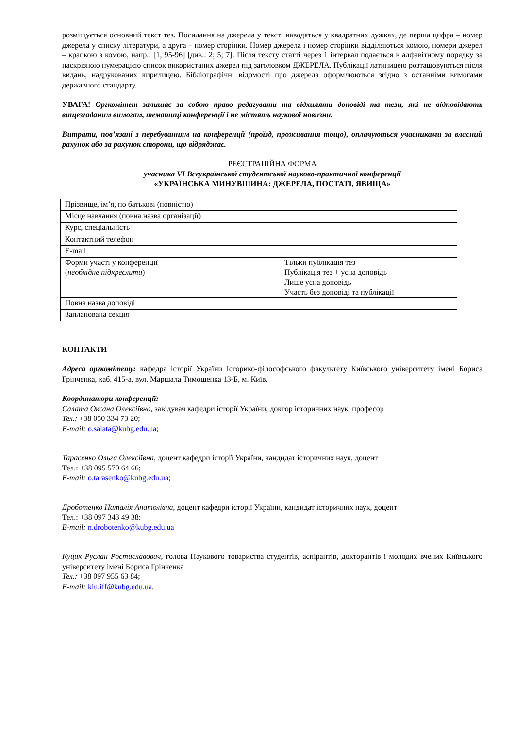розміщується основний текст тез. Посилання на джерела у тексті наводяться у квадратних дужках, де перша цифра – номер джерела у списку літератури, а друга – номер сторінки. Номер джерела і номер сторінки відділяються комою, номери джерел – крапкою з комою, напр.: [1, 95-96] [див.: 2; 5; 7]. Після тексту статті через 1 інтервал подається в алфавітному порядку за наскрізною нумерацією список використаних джерел під заголовком ДЖЕРЕЛА. Публікації латиницею розташовуються після видань, надрукованих кирилицею. Бібліографічні відомості про джерела оформлюються згідно з останніми вимогами державного стандарту.
УВАГА! Оргкомітет залишає за собою право редагувати та відхиляти доповіді та тези, які не відповідають вищезгаданим вимогам, тематиці конференції і не містять наукової новизни.
Витрати, пов’язані з перебуванням на конференції (проїзд, проживання тощо), оплачуються учасниками за власний рахунок або за рахунок сторони, що відряджає.
РЕЄСТРАЦІЙНА ФОРМА
учасника VI Всеукраїнської студентської науково-практичної конференції
«УКРАЇНСЬКА МИНУВШИНА: ДЖЕРЕЛА, ПОСТАТІ, ЯВИЩА»
| Прізвище, ім’я, по батькові (повністю) | |
| Місце навчання (повна назва організації) | |
| Курс, спеціальність | |
| Контактний телефон | |
| E-mail | |
| Форми участі у конференції ( необхідне підкреслити ) | Тільки публікація тез Публікація тез + усна доповідь Лише усна доповідь Участь без доповіді та публікації |
| Повна назва доповіді | |
| Запланована секція | |
КОНТАКТИ
Адреса оргкомітету: кафедра історії України Історико-філософського факультету Київського університету імені Бориса Грінченка, каб. 415-а, вул. Маршала Тимошенка 13-Б, м. Київ.
Координатори конференції:
Салата Оксана Олексіївна, завідувач кафедри історії України, доктор історичних наук, професор
Тел.: +38 050 334 73 20;
E-mail: o.salata@kubg.edu.ua;
Тарасенко Ольга Олексіївна, доцент кафедри історії України, кандидат історичних наук, доцент
Тел.: +38 095 570 64 66;
E-mail: o.tarasenko@kubg.edu.ua;
Дроботенко Наталія Анатолівна, доцент кафедри історії України, кандидат історичних наук, доцент
Тел.: +38 097 343 49 38:
E-mail: n.drobotenko@kubg.edu.ua
Куцик Руслан Ростиславович, голова Наукового товариства студентів, аспірантів, докторантів і молодих вчених Київського університету імені Бориса Грінченка
Тел.: +38 097 955 63 84;
E-mail: kiu.iff@kubg.edu.ua.